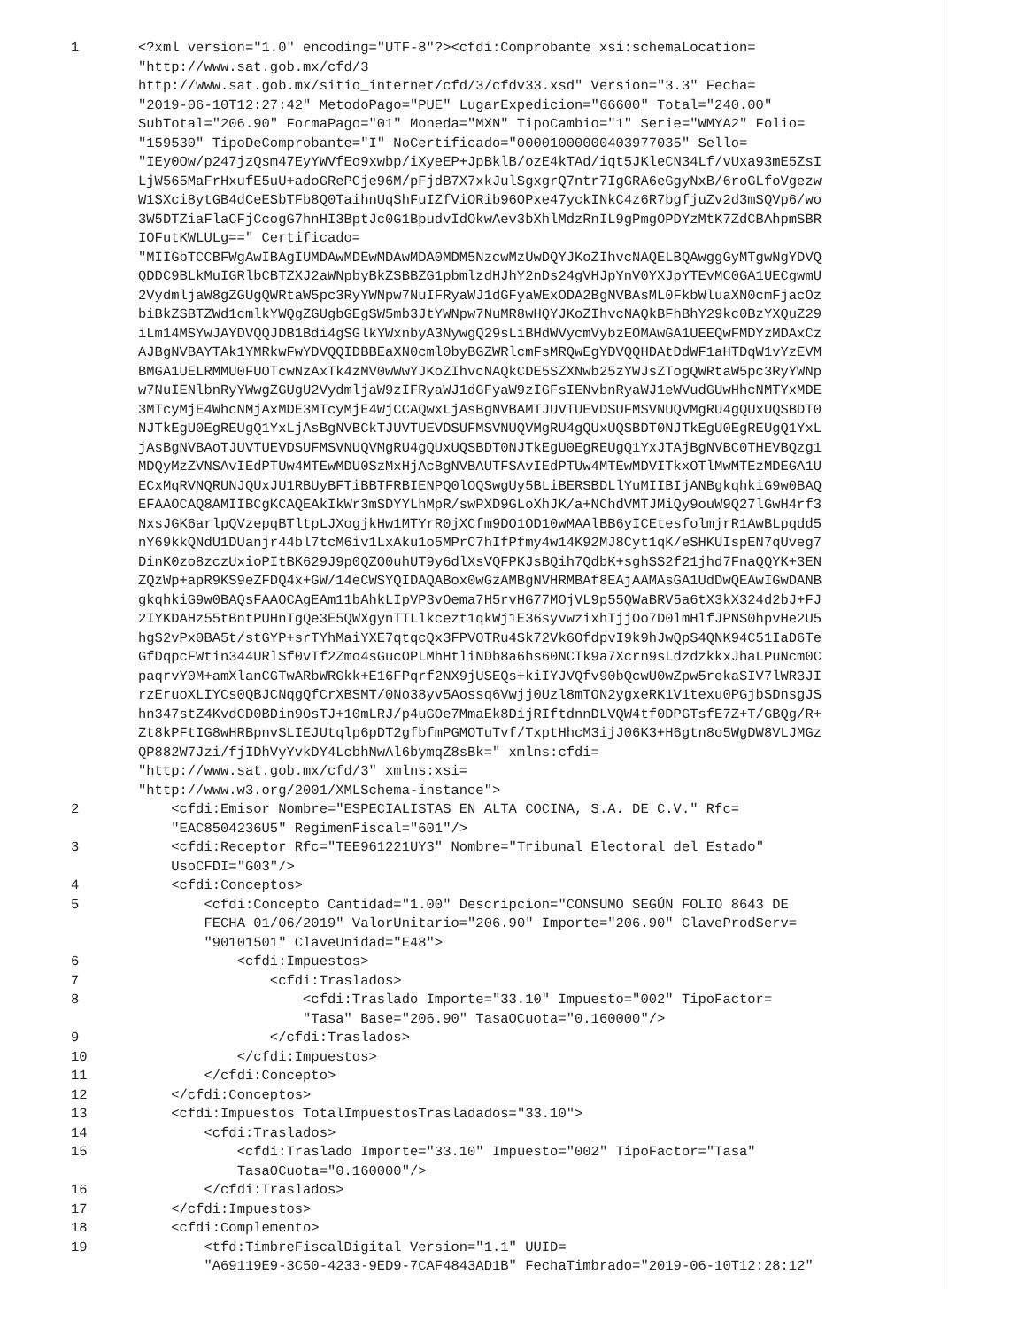1 <?xml version="1.0" encoding="UTF-8"?><cfdi:Comprobante xsi:schemaLocation= "http://www.sat.gob.mx/cfd/3 http://www.sat.gob.mx/sitio_internet/cfd/3/cfdv33.xsd" Version="3.3" Fecha= "2019-06-10T12:27:42" MetodoPago="PUE" LugarExpedicion="66600" Total="240.00" SubTotal="206.90" FormaPago="01" Moneda="MXN" TipoCambio="1" Serie="WMYA2" Folio= "159530" TipoDeComprobante="I" NoCertificado="00001000000403977035" Sello= "IEy0Ow/p247jzQsm47EyYWVfEo9xwbp/iXyeEP+JpBklB/ozE4kTAd/iqt5JKleCN34Lf/vUxa93mE5ZsI LjW565MaFrHxufE5uU+adoGRePCje96M/pFjdB7X7xkJulSgxgrQ7ntr7IgGRA6eGgyNxB/6roGLfoVgezw W1SXci8ytGB4dCeESbTFb8Q0TaihnUqShFuIZfViORib96OPxe47yckINkC4z6R7bgfjuZv2d3mSQVp6/wo 3W5DTZiaFlaCFjCcogG7hnHI3BptJc0G1BpudvIdOkwAev3bXhlMdzRnIL9gPmgOPDYzMtK7ZdCBAhpmSBR IOFutKWLULg==" Certificado= "MIIGbTCCBFWgAwIBAgIUMDAwMDEwMDAwMDA0MDM5NzcwMzUwDQYJKoZIhvcNAQELBQAwggGyMTgwNgYDVQ QDDC9BLkMuIGRlbCBTZXJ2aWNpbyBkZSBBZG1pbmlzdHJhY2nDs24gVHJpYnV0YXJpYTEvMC0GA1UECgwmU 2VydmljaW8gZGUgQWRtaW5pc3RyYWNpw7NuIFRyaWJ1dGFyaWExODA2BgNVBAsML0FkbWluaXN0cmFjacOz biBkZSBTZWd1cmlkYWQgZGUgbGEgSW5mb3JtYWNpw7NuMR8wHQYJKoZIhvcNAQkBFhBhY29kc0BzYXQuZ29 iLm14MSYwJAYDVQQJDB1Bdi4gSGlkYWxnbyA3NywgQ29sLiBHdWVycmVybzEOMAwGA1UEEQwFMDYzMDAxCz AJBgNVBAYTAk1YMRkwFwYDVQQIDBBEaXN0cml0byBGZWRlcmFsMRQwEgYDVQQHDAtDdWF1aHTDqW1vYzEVM BMGA1UELRMMU0FUOTcwNzAxTk4zMV0wWwYJKoZIhvcNAQkCDE5SZXNwb25zYWJsZTogQWRtaW5pc3RyYWNp w7NuIENlbnRyYWwgZGUgU2VydmljaW9zIFRyaWJ1dGFyaW9zIGFsIENvbnRyaWJ1eWVudGUwHhcNMTYxMDE 3MTcyMjE4WhcNMjAxMDE3MTcyMjE4WjCCAQwxLjAsBgNVBAMTJUVTUEVDSUFMSVNUQVMgRU4gQUxUQSBDT0 NJTkEgU0EgREUgQ1YxLjAsBgNVBCkTJUVTUEVDSUFMSVNUQVMgRU4gQUxUQSBDT0NJTkEgU0EgREUgQ1YxL jAsBgNVBAoTJUVTUEVDSUFMSVNUQVMgRU4gQUxUQSBDT0NJTkEgU0EgREUgQ1YxJTAjBgNVBC0THEVBQzg1 MDQyMzZVNSAvIEdPTUw4MTEwMDU0SzMxHjAcBgNVBAUTFSAvIEdPTUw4MTEwMDVITkxOTlMwMTEzMDEGA1U ECxMqRVNQRUNJQUxJU1RBUyBFTiBBTFRBIENPQ0lOQSwgUy5BLiBERSBDLlYuMIIBIjANBgkqhkiG9w0BAQ EFAAOCAQ8AMIIBCgKCAQEAkIkWr3mSDYYLhMpR/swPXD9GLoXhJK/a+NChdVMTJMiQy9ouW9Q27lGwH4rf3 NxsJGK6arlpQVzepqBTltpLJXogjkHw1MTYrR0jXCfm9DO1OD10wMAAlBB6yICEtesfolmjrR1AwBLpqdd5 nY69kkQNdU1DUanjr44bl7tcM6iv1LxAku1o5MPrC7hIfPfmy4w14K92MJ8Cyt1qK/eSHKUIspEN7qUveg7 DinK0zo8zczUxioPItBK629J9p0QZO0uhUT9y6dlXsVQFPKJsBQih7QdbK+sghSS2f21jhd7FnaQQYK+3EN ZQzWp+apR9KS9eZFDQ4x+GW/14eCWSYQIDAQABox0wGzAMBgNVHRMBAf8EAjAAMAsGA1UdDwQEAwIGwDANB gkqhkiG9w0BAQsFAAOCAgEAm11bAhkLIpVP3vOema7H5rvHG77MOjVL9p55QWaBRV5a6tX3kX324d2bJ+FJ 2IYKDAHz55tBntPUHnTgQe3E5QWXgynTTLlkcezt1qkWj1E36syvwzixhTjjOo7D0lmHlfJPNS0hpvHe2U5 hgS2vPx0BA5t/stGYP+srTYhMaiYXE7qtqcQx3FPVOTRu4Sk72Vk6OfdpvI9k9hJwQpS4QNK94C51IaD6Te GfDqpcFWtin344URlSf0vTf2Zmo4sGucOPLMhHtliNDb8a6hs60NCTk9a7Xcrn9sLdzdzkkxJhaLPuNcm0C paqrvY0M+amXlanCGTwARbWRGkk+E16FPqrf2NX9jUSEQs+kiIYJVQfv90bQcwU0wZpw5rekaSIV7lWR3JI rzEruoXLIYCs0QBJCNqgQfCrXBSMT/0No38yv5Aossq6Vwjj0Uzl8mTON2ygxeRK1V1texu0PGjbSDnsgJS hn347stZ4KvdCD0BDin9OsTJ+10mLRJ/p4uGOe7MmaEk8DijRIftdnnDLVQW4tf0DPGTsfE7Z+T/GBQg/R+ Zt8kPFtIG8wHRBpnvSLIEJUtqlp6pDT2gfbfmPGMOTuTvf/TxptHhcM3ijJ06K3+H6gtn8o5WgDW8VLJMGz QP882W7Jzi/fjIDhVyYvkDY4LcbhNwAl6bymqZ8sBk=" xmlns:cfdi= "http://www.sat.gob.mx/cfd/3" xmlns:xsi= "http://www.w3.org/2001/XMLSchema-instance">
2 <cfdi:Emisor Nombre="ESPECIALISTAS EN ALTA COCINA, S.A. DE C.V." Rfc= "EAC8504236U5" RegimenFiscal="601"/>
3 <cfdi:Receptor Rfc="TEE961221UY3" Nombre="Tribunal Electoral del Estado" UsoCFDI="G03"/>
4 <cfdi:Conceptos>
5 <cfdi:Concepto Cantidad="1.00" Descripcion="CONSUMO SEGÚN FOLIO 8643 DE FECHA 01/06/2019" ValorUnitario="206.90" Importe="206.90" ClaveProdServ= "90101501" ClaveUnidad="E48">
6 <cfdi:Impuestos>
7 <cfdi:Traslados>
8 <cfdi:Traslado Importe="33.10" Impuesto="002" TipoFactor= "Tasa" Base="206.90" TasaOCuota="0.160000"/>
9 </cfdi:Traslados>
10 </cfdi:Impuestos>
11 </cfdi:Concepto>
12 </cfdi:Conceptos>
13 <cfdi:Impuestos TotalImpuestosTrasladados="33.10">
14 <cfdi:Traslados>
15 <cfdi:Traslado Importe="33.10" Impuesto="002" TipoFactor="Tasa" TasaOCuota="0.160000"/>
16 </cfdi:Traslados>
17 </cfdi:Impuestos>
18 <cfdi:Complemento>
19 <tfd:TimbreFiscalDigital Version="1.1" UUID= "A69119E9-3C50-4233-9ED9-7CAF4843AD1B" FechaTimbrado="2019-06-10T12:28:12"